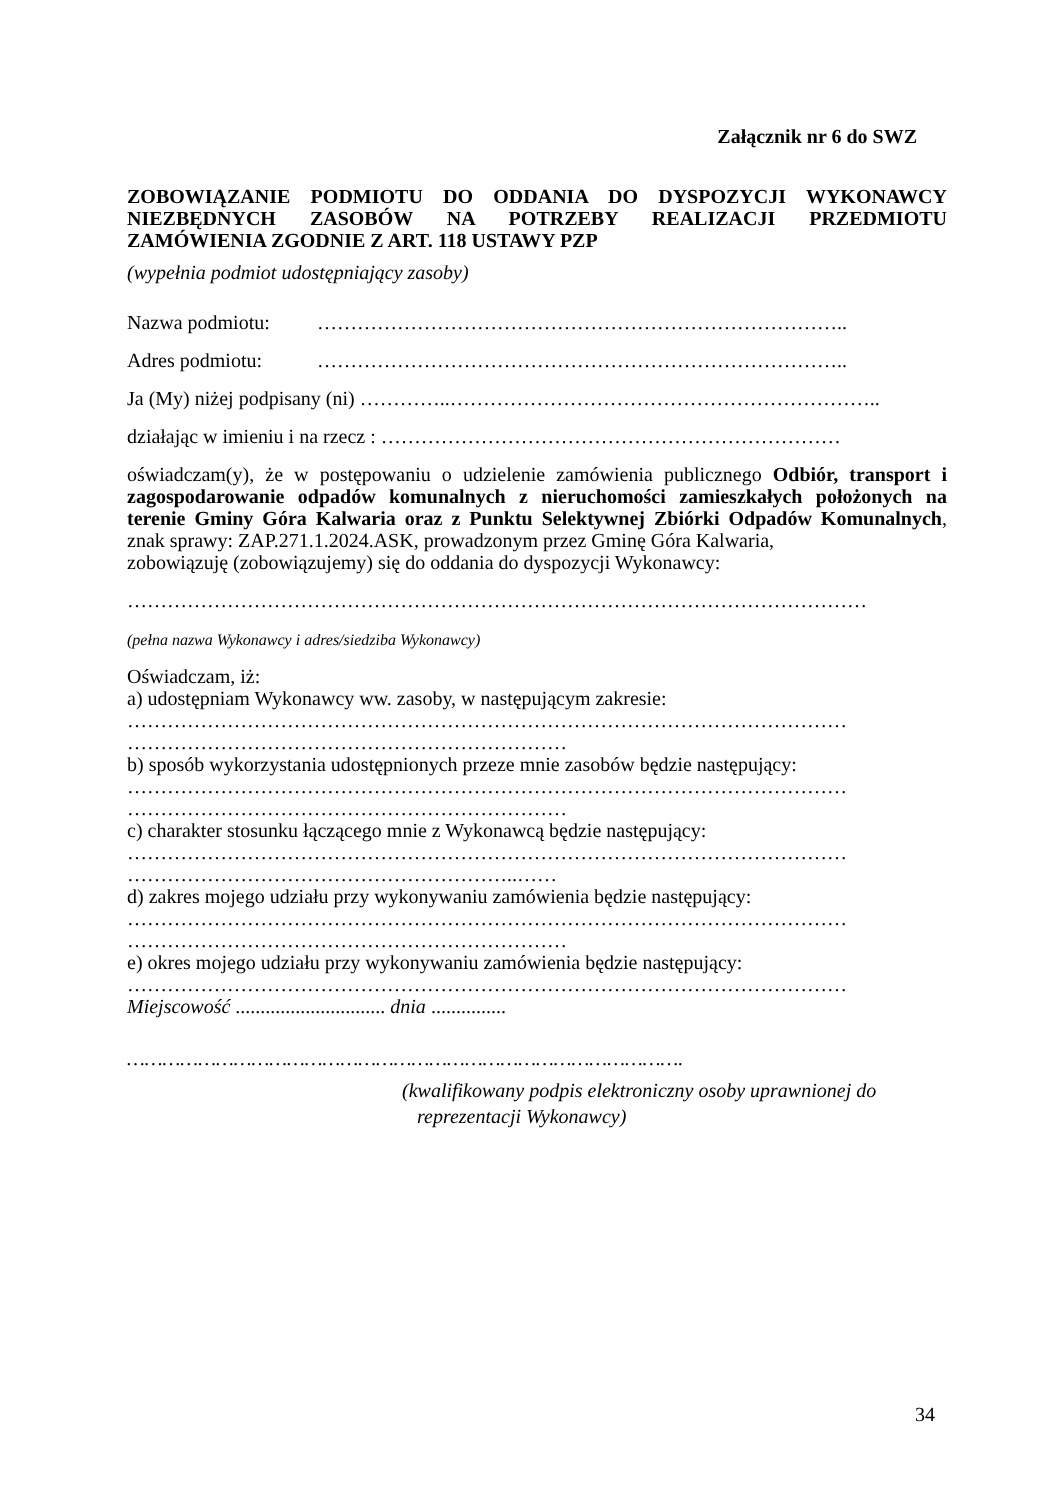Załącznik nr 6 do SWZ
ZOBOWIĄZANIE PODMIOTU DO ODDANIA DO DYSPOZYCJI WYKONAWCY NIEZBĘDNYCH ZASOBÓW NA POTRZEBY REALIZACJI PRZEDMIOTU ZAMÓWIENIA ZGODNIE Z ART. 118 USTAWY PZP
(wypełnia podmiot udostępniający zasoby)
Nazwa podmiotu: ……………………………………………………………………..
Adres podmiotu: ……………………………………………………………………..
Ja (My) niżej podpisany (ni) …………..………………………………………………………..
działając w imieniu i na rzecz : ……………………………………………………………
oświadczam(y), że w postępowaniu o udzielenie zamówienia publicznego Odbiór, transport i zagospodarowanie odpadów komunalnych z nieruchomości zamieszkałych położonych na terenie Gminy Góra Kalwaria oraz z Punktu Selektywnej Zbiórki Odpadów Komunalnych, znak sprawy: ZAP.271.1.2024.ASK, prowadzonym przez Gminę Góra Kalwaria,
zobowiązuję (zobowiązujemy) się do oddania do dyspozycji Wykonawcy:
…………………………………………………………………………………………………
(pełna nazwa Wykonawcy i adres/siedziba Wykonawcy)
Oświadczam, iż:
a) udostępniam Wykonawcy ww. zasoby, w następującym zakresie:
………………………………………………………………………………………………
…………………………………………………………
b) sposób wykorzystania udostępnionych przeze mnie zasobów będzie następujący:
………………………………………………………………………………………………
…………………………………………………………
c) charakter stosunku łączącego mnie z Wykonawcą będzie następujący:
………………………………………………………………………………………………
…………………………………………………..……
d) zakres mojego udziału przy wykonywaniu zamówienia będzie następujący:
………………………………………………………………………………………………
…………………………………………………………
e) okres mojego udziału przy wykonywaniu zamówienia będzie następujący:
………………………………………………………………………………………………
Miejscowość .............................. dnia ...............
………………………………………………………………………………….
(kwalifikowany podpis elektroniczny osoby uprawnionej do
reprezentacji Wykonawcy)
34